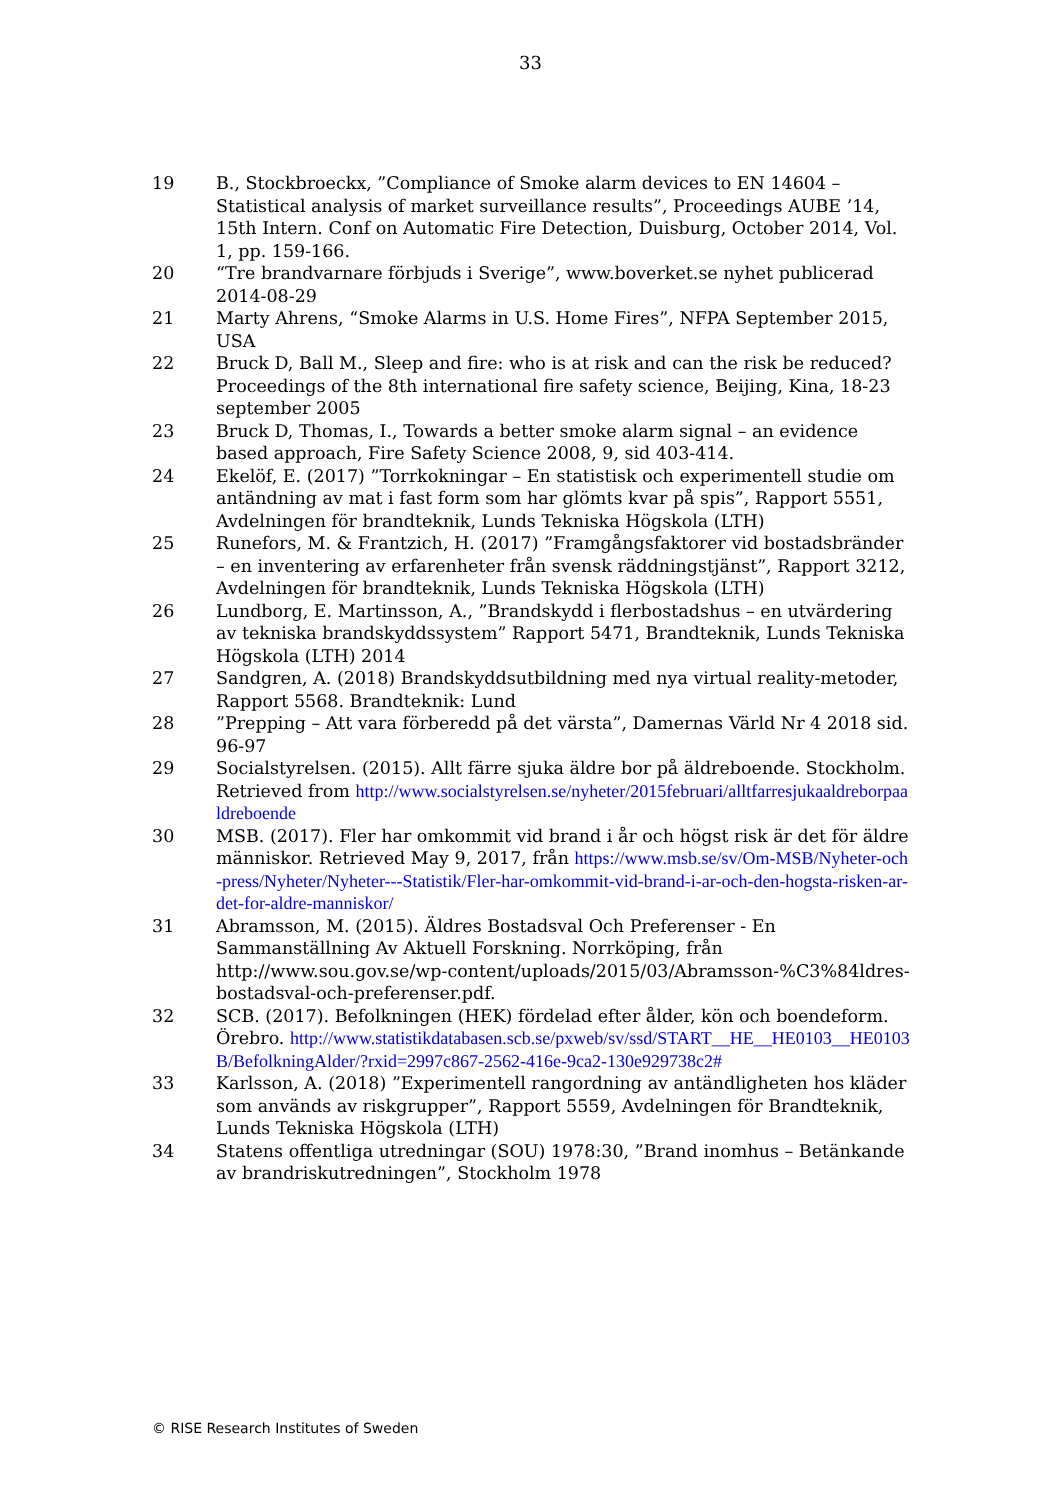33
19 B., Stockbroeckx, ”Compliance of Smoke alarm devices to EN 14604 – Statistical analysis of market surveillance results”, Proceedings AUBE ’14, 15th Intern. Conf on Automatic Fire Detection, Duisburg, October 2014, Vol. 1, pp. 159-166.
20 “Tre brandvarnare förbjuds i Sverige”, www.boverket.se nyhet publicerad 2014-08-29
21 Marty Ahrens, “Smoke Alarms in U.S. Home Fires”, NFPA September 2015, USA
22 Bruck D, Ball M., Sleep and fire: who is at risk and can the risk be reduced? Proceedings of the 8th international fire safety science, Beijing, Kina, 18-23 september 2005
23 Bruck D, Thomas, I., Towards a better smoke alarm signal – an evidence based approach, Fire Safety Science 2008, 9, sid 403-414.
24 Ekelöf, E. (2017) ”Torrkokningar – En statistisk och experimentell studie om antändning av mat i fast form som har glömts kvar på spis”, Rapport 5551, Avdelningen för brandteknik, Lunds Tekniska Högskola (LTH)
25 Runefors, M. & Frantzich, H. (2017) ”Framgångsfaktorer vid bostadsbränder – en inventering av erfarenheter från svensk räddningstjänst”, Rapport 3212, Avdelningen för brandteknik, Lunds Tekniska Högskola (LTH)
26 Lundborg, E. Martinsson, A., ”Brandskydd i flerbostadshus – en utvärdering av tekniska brandskyddssystem” Rapport 5471, Brandteknik, Lunds Tekniska Högskola (LTH) 2014
27 Sandgren, A. (2018) Brandskyddsutbildning med nya virtual reality-metoder, Rapport 5568. Brandteknik: Lund
28 ”Prepping – Att vara förberedd på det värsta”, Damernas Värld Nr 4 2018 sid. 96-97
29 Socialstyrelsen. (2015). Allt färre sjuka äldre bor på äldreboende. Stockholm. Retrieved from http://www.socialstyrelsen.se/nyheter/2015februari/alltfarresjukaaldreborpaaldreboende
30 MSB. (2017). Fler har omkommit vid brand i år och högst risk är det för äldre människor. Retrieved May 9, 2017, från https://www.msb.se/sv/Om-MSB/Nyheter-och-press/Nyheter/Nyheter---Statistik/Fler-har-omkommit-vid-brand-i-ar-och-den-hogsta-risken-ar-det-for-aldre-manniskor/
31 Abramsson, M. (2015). Äldres Bostadsval Och Preferenser - En Sammanställning Av Aktuell Forskning. Norrköping, från http://www.sou.gov.se/wp-content/uploads/2015/03/Abramsson-%C3%84ldres-bostadsval-och-preferenser.pdf.
32 SCB. (2017). Befolkningen (HEK) fördelad efter ålder, kön och boendeform. Örebro. http://www.statistikdatabasen.scb.se/pxweb/sv/ssd/START__HE__HE0103__HE0103B/BefolkningAlder/?rxid=2997c867-2562-416e-9ca2-130e929738c2#
33 Karlsson, A. (2018) ”Experimentell rangordning av antändligheten hos kläder som används av riskgrupper”, Rapport 5559, Avdelningen för Brandteknik, Lunds Tekniska Högskola (LTH)
34 Statens offentliga utredningar (SOU) 1978:30, ”Brand inomhus – Betänkande av brandriskutredningen”, Stockholm 1978
© RISE Research Institutes of Sweden